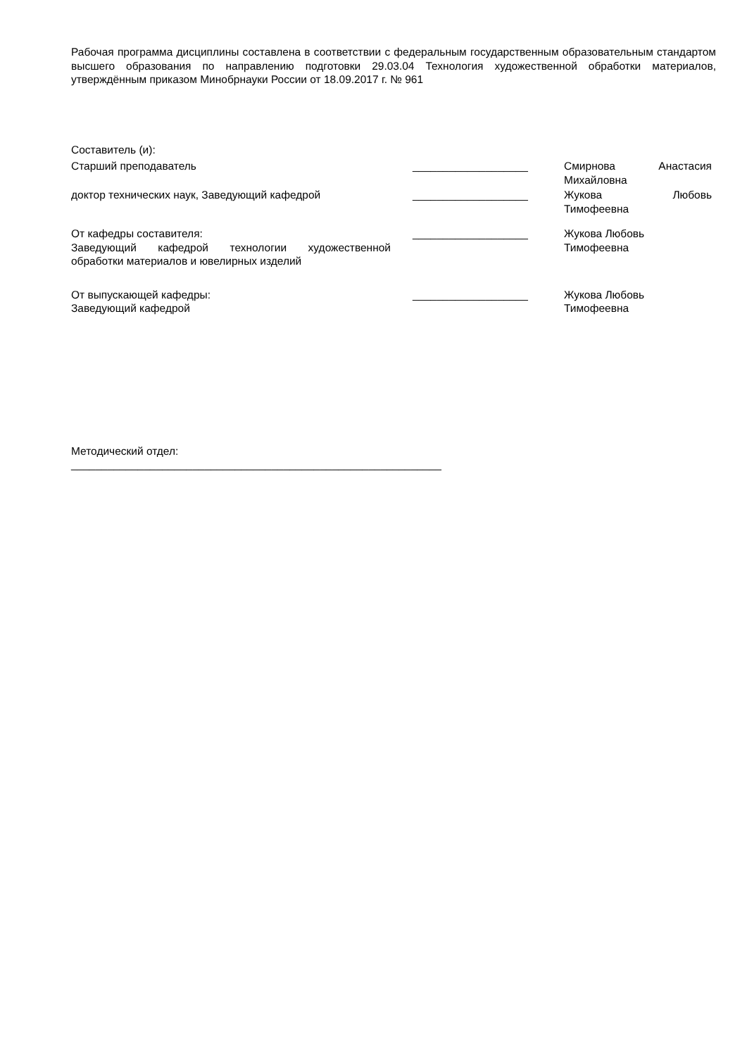Рабочая программа дисциплины составлена в соответствии с федеральным государственным образовательным стандартом высшего образования по направлению подготовки 29.03.04 Технология художественной обработки материалов, утверждённым приказом Минобрнауки России от 18.09.2017 г. № 961
Составитель (и):
Старший преподаватель ___________________ Смирнова Анастасия
Михайловна
доктор технических наук, Заведующий кафедрой ___________________ Жукова Любовь
Тимофеевна
От кафедры составителя:
Заведующий кафедрой технологии художественной
обработки материалов и ювелирных изделий
___________________ Жукова Любовь
Тимофеевна
От выпускающей кафедры:
Заведующий кафедрой
___________________ Жукова Любовь
Тимофеевна
Методический отдел:
_____________________________________________________________